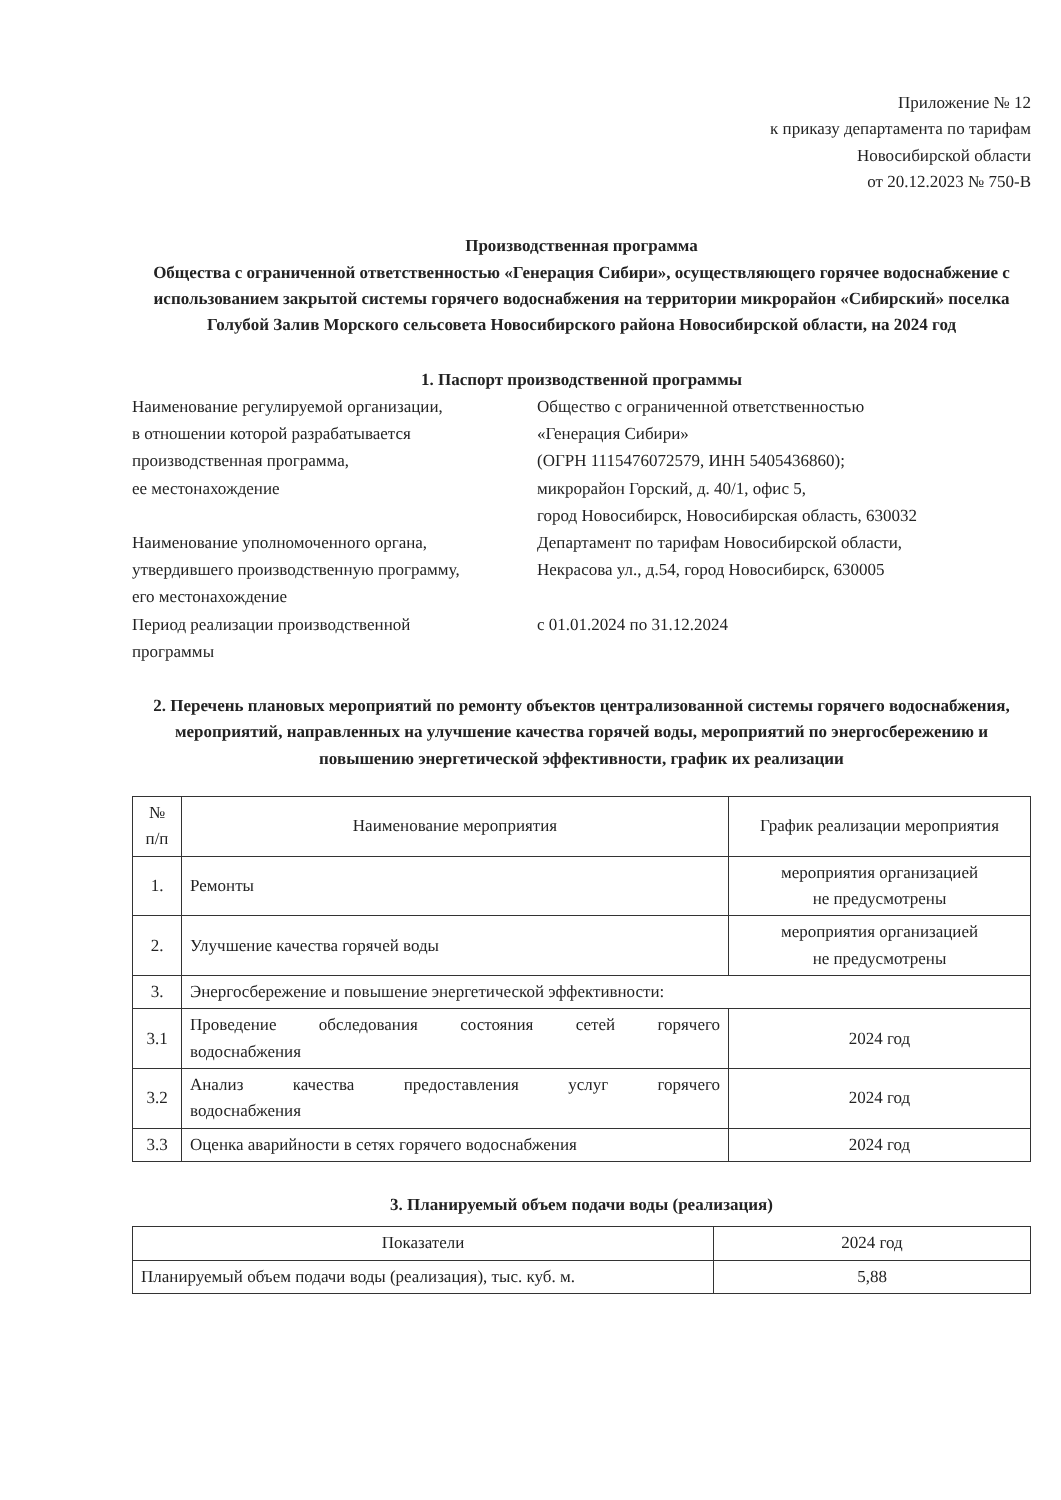Приложение № 12
к приказу департамента по тарифам
Новосибирской области
от 20.12.2023 № 750-В
Производственная программа
Общества с ограниченной ответственностью «Генерация Сибири», осуществляющего горячее водоснабжение с использованием закрытой системы горячего водоснабжения на территории микрорайон «Сибирский» поселка Голубой Залив Морского сельсовета Новосибирского района Новосибирской области, на 2024 год
1. Паспорт производственной программы
| Наименование регулируемой организации, в отношении которой разрабатывается производственная программа, ее местонахождение | Общество с ограниченной ответственностью «Генерация Сибири» (ОГРН 1115476072579, ИНН 5405436860); микрорайон Горский, д. 40/1, офис 5, город Новосибирск, Новосибирская область, 630032 |
| Наименование уполномоченного органа, утвердившего производственную программу, его местонахождение | Департамент по тарифам Новосибирской области, Некрасова ул., д.54, город Новосибирск, 630005 |
| Период реализации производственной программы | с 01.01.2024 по 31.12.2024 |
2. Перечень плановых мероприятий по ремонту объектов централизованной системы горячего водоснабжения, мероприятий, направленных на улучшение качества горячей воды, мероприятий по энергосбережению и повышению энергетической эффективности, график их реализации
| № п/п | Наименование мероприятия | График реализации мероприятия |
| --- | --- | --- |
| 1. | Ремонты | мероприятия организацией не предусмотрены |
| 2. | Улучшение качества горячей воды | мероприятия организацией не предусмотрены |
| 3. | Энергосбережение и повышение энергетической эффективности: | |
| 3.1 | Проведение обследования состояния сетей горячего водоснабжения | 2024 год |
| 3.2 | Анализ качества предоставления услуг горячего водоснабжения | 2024 год |
| 3.3 | Оценка аварийности в сетях горячего водоснабжения | 2024 год |
3. Планируемый объем подачи воды (реализация)
| Показатели | 2024 год |
| --- | --- |
| Планируемый объем подачи воды (реализация), тыс. куб. м. | 5,88 |